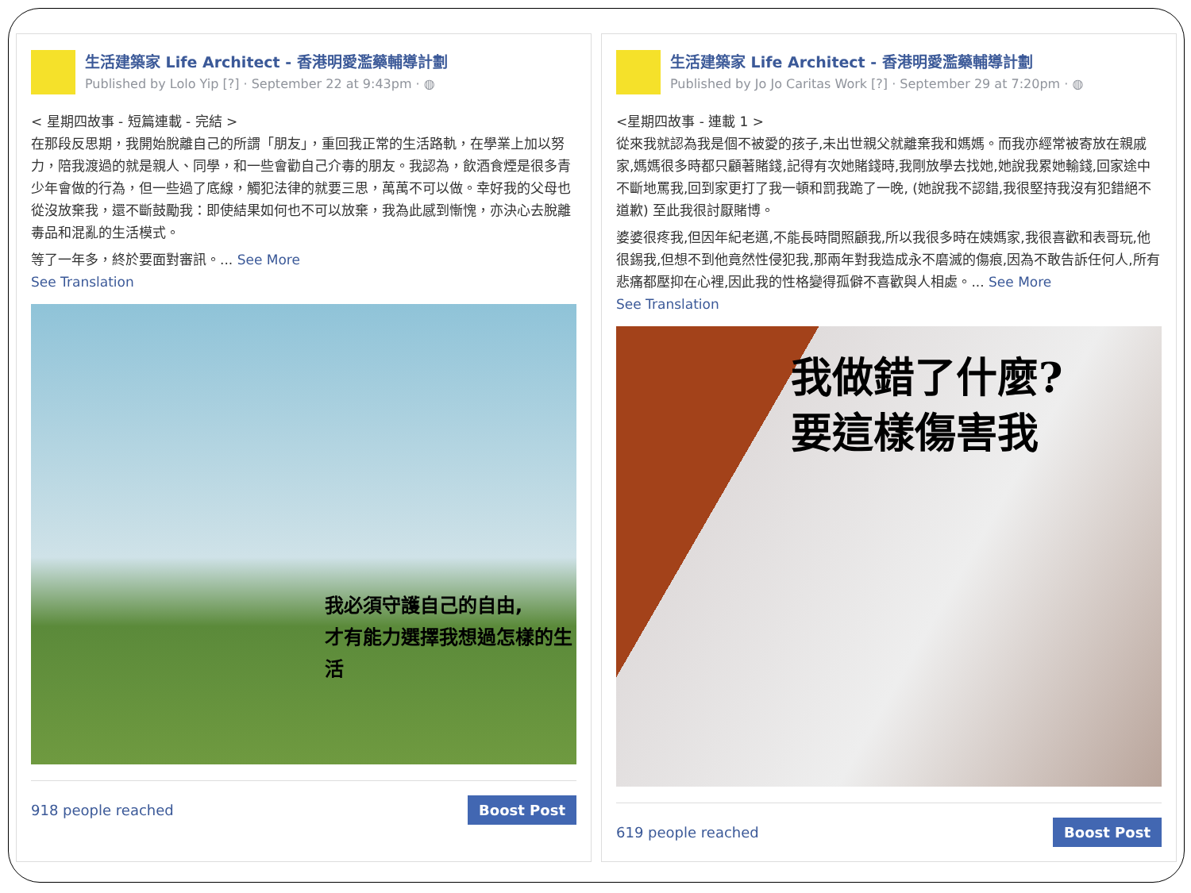生活建築家 Life Architect - 香港明愛濫藥輔導計劃
Published by Lolo Yip [?] · September 22 at 9:43pm · ◍
< 星期四故事 - 短篇連載 - 完結 >
在那段反思期，我開始脫離自己的所謂「朋友」，重回我正常的生活路軌，在學業上加以努力，陪我渡過的就是親人、同學，和一些會勸自己介毒的朋友。我認為，飲酒食煙是很多青少年會做的行為，但一些過了底線，觸犯法律的就要三思，萬萬不可以做。幸好我的父母也從沒放棄我，還不斷鼓勵我：即使結果如何也不可以放棄，我為此感到慚愧，亦決心去脫離毒品和混亂的生活模式。
等了一年多，終於要面對審訊。... See More
See Translation
我必須守護自己的自由,
才有能力選擇我想過怎樣的生活
918 people reached Boost Post
生活建築家 Life Architect - 香港明愛濫藥輔導計劃
Published by Jo Jo Caritas Work [?] · September 29 at 7:20pm · ◍
<星期四故事 - 連載 1 >
從來我就認為我是個不被愛的孩子,未出世親父就離棄我和媽媽。而我亦經常被寄放在親戚家,媽媽很多時都只顧著賭錢,記得有次她賭錢時,我剛放學去找她,她說我累她輸錢,回家途中不斷地罵我,回到家更打了我一頓和罰我跪了一晚, (她說我不認錯,我很堅持我沒有犯錯絕不道歉) 至此我很討厭賭博。
婆婆很疼我,但因年紀老邁,不能長時間照顧我,所以我很多時在姨媽家,我很喜歡和表哥玩,他很錫我,但想不到他竟然性侵犯我,那兩年對我造成永不磨滅的傷痕,因為不敢告訴任何人,所有悲痛都壓抑在心裡,因此我的性格變得孤僻不喜歡與人相處。... See More
See Translation
我做錯了什麼?
要這樣傷害我
619 people reached Boost Post